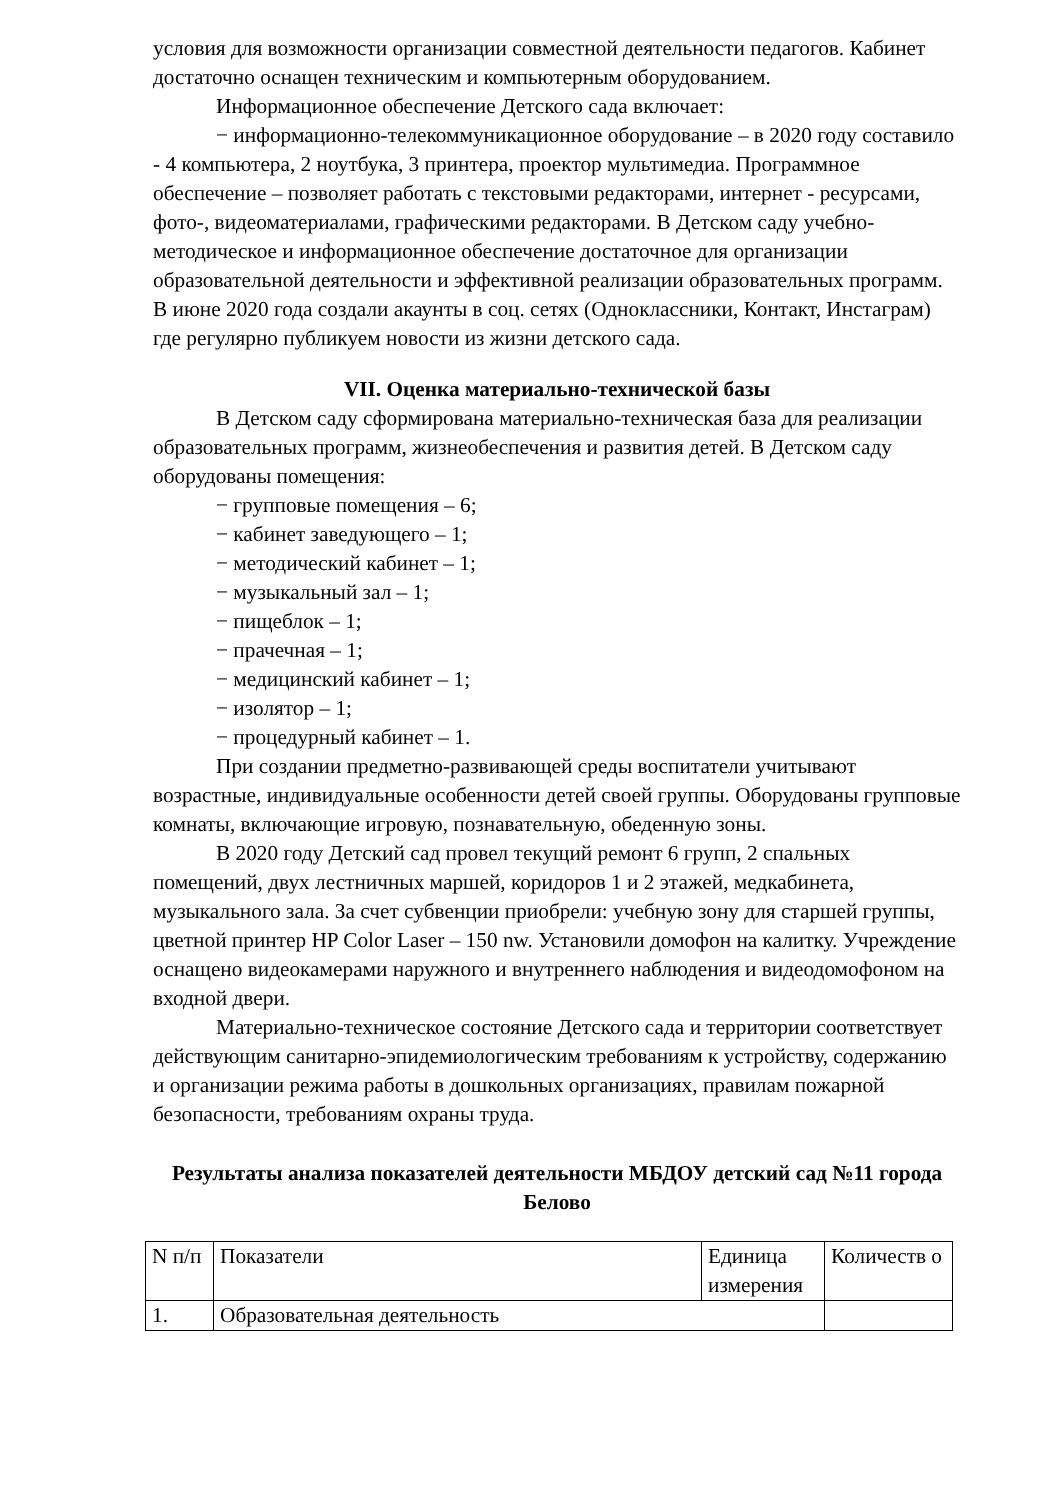условия для возможности организации совместной деятельности педагогов. Кабинет достаточно оснащен техническим и компьютерным оборудованием.
Информационное обеспечение Детского сада включает:
− информационно-телекоммуникационное оборудование – в 2020 году составило - 4 компьютера, 2 ноутбука, 3 принтера, проектор мультимедиа. Программное обеспечение – позволяет работать с текстовыми редакторами, интернет - ресурсами, фото-, видеоматериалами, графическими редакторами. В Детском саду учебно-методическое и информационное обеспечение достаточное для организации образовательной деятельности и эффективной реализации образовательных программ. В июне 2020 года создали акаунты в соц. сетях (Одноклассники, Контакт, Инстаграм) где регулярно публикуем новости из жизни детского сада.
VII. Оценка материально-технической базы
В Детском саду сформирована материально-техническая база для реализации образовательных программ, жизнеобеспечения и развития детей. В Детском саду оборудованы помещения:
− групповые помещения – 6;
− кабинет заведующего – 1;
− методический кабинет – 1;
− музыкальный зал – 1;
− пищеблок – 1;
− прачечная – 1;
− медицинский кабинет – 1;
− изолятор – 1;
− процедурный кабинет – 1.
При создании предметно-развивающей среды воспитатели учитывают возрастные, индивидуальные особенности детей своей группы. Оборудованы групповые комнаты, включающие игровую, познавательную, обеденную зоны.
В 2020 году Детский сад провел текущий ремонт 6 групп, 2 спальных помещений, двух лестничных маршей, коридоров 1 и 2 этажей, медкабинета, музыкального зала. За счет субвенции приобрели: учебную зону для старшей группы, цветной принтер HP Color Laser – 150 nw. Установили домофон на калитку. Учреждение оснащено видеокамерами наружного и внутреннего наблюдения и видеодомофоном на входной двери.
Материально-техническое состояние Детского сада и территории соответствует действующим санитарно-эпидемиологическим требованиям к устройству, содержанию и организации режима работы в дошкольных организациях, правилам пожарной безопасности, требованиям охраны труда.
Результаты анализа показателей деятельности МБДОУ детский сад №11 города Белово
| N п/п | Показатели | Единица измерения | Количеств о |
| 1. | Образовательная деятельность | | |